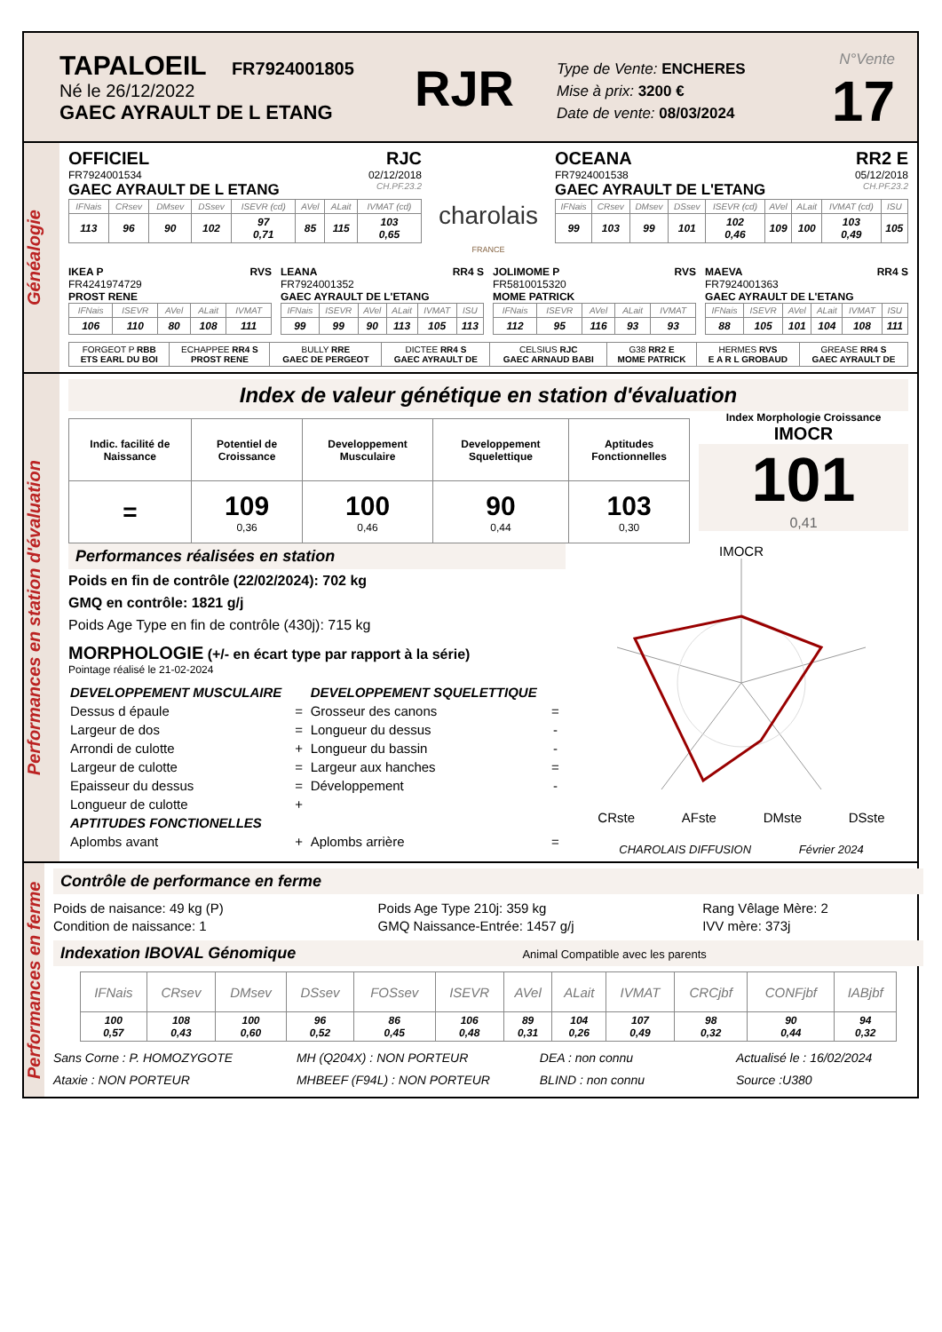TAPALOEIL FR7924001805
Né le 26/12/2022
GAEC AYRAULT DE L ETANG
RJR
Type de Vente: ENCHERES
Mise à prix: 3200 €
Date de vente: 08/03/2024
N°Vente
17
Généalogie
OFFICIEL RJC
FR7924001534 02/12/2018
GAEC AYRAULT DE L ETANG CH.PF.23.2
| IFNais | CRsev | DMsev | DSsev | ISEVR (cd) | AVel | ALait | IVMAT (cd) |
| --- | --- | --- | --- | --- | --- | --- | --- |
| 113 | 96 | 90 | 102 | 97 0,71 | 85 | 115 | 103 0,65 |
charolais
FRANCE
OCEANA RR2 E
FR7924001538 05/12/2018
GAEC AYRAULT DE L'ETANG CH.PF.23.2
| IFNais | CRsev | DMsev | DSsev | ISEVR (cd) | AVel | ALait | IVMAT (cd) | ISU |
| --- | --- | --- | --- | --- | --- | --- | --- | --- |
| 99 | 103 | 99 | 101 | 102 0,46 | 109 | 100 | 103 0,49 | 105 |
IKEA P RVS
FR4241974729
PROST RENE
| IFNais | ISEVR | AVel | ALait | IVMAT |
| --- | --- | --- | --- | --- |
| 106 | 110 | 80 | 108 | 111 |
LEANA RR4 S
FR7924001352
GAEC AYRAULT DE L'ETANG
| IFNais | ISEVR | AVel | ALait | IVMAT | ISU |
| --- | --- | --- | --- | --- | --- |
| 99 | 99 | 90 | 113 | 105 | 113 |
JOLIMOME P RVS
FR5810015320
MOME PATRICK
| IFNais | ISEVR | AVel | ALait | IVMAT |
| --- | --- | --- | --- | --- |
| 112 | 95 | 116 | 93 | 93 |
MAEVA RR4 S
FR7924001363
GAEC AYRAULT DE L'ETANG
| IFNais | ISEVR | AVel | ALait | IVMAT | ISU |
| --- | --- | --- | --- | --- | --- |
| 88 | 105 | 101 | 104 | 108 | 111 |
| FORGEOT P RBB ETS EARL DU BOI | ECHAPPEE RR4 S PROST RENE | BULLY RRE GAEC DE PERGEOT | DICTEE RR4 S GAEC AYRAULT DE | CELSIUS RJC GAEC ARNAUD BABI | G38 RR2 E MOME PATRICK | HERMES RVS E A R L GROBAUD | GREASE RR4 S GAEC AYRAULT DE |
Performances en station d'évaluation
Index de valeur génétique en station d'évaluation
| Indic. facilité de Naissance | Potentiel de Croissance | Developpement Musculaire | Developpement Squelettique | Aptitudes Fonctionnelles |
| = | 109 0,36 | 100 0,46 | 90 0,44 | 103 0,30 |
Index Morphologie Croissance
IMOCR
101
0,41
Performances réalisées en station
Poids en fin de contrôle (22/02/2024): 702 kg
GMQ en contrôle: 1821 g/j
Poids Age Type en fin de contrôle (430j): 715 kg
MORPHOLOGIE (+/- en écart type par rapport à la série)
Pointage réalisé le 21-02-2024
| DEVELOPPEMENT MUSCULAIRE | | DEVELOPPEMENT SQUELETTIQUE | |
| Dessus d épaule | = | Grosseur des canons | = |
| Largeur de dos | = | Longueur du dessus | - |
| Arrondi de culotte | + | Longueur du bassin | - |
| Largeur de culotte | = | Largeur aux hanches | = |
| Epaisseur du dessus | = | Développement | - |
| Longueur de culotte | + | | |
| APTITUDES FONCTIONELLES | | | |
| Aplombs avant | + | Aplombs arrière | = |
IMOCR
CRste AFste DMste DSste
CHAROLAIS DIFFUSION Février 2024
Performances en ferme
Contrôle de performance en ferme
Poids de naisance: 49 kg (P)
Condition de naissance: 1
Poids Age Type 210j: 359 kg
GMQ Naissance-Entrée: 1457 g/j
Rang Vêlage Mère: 2
IVV mère: 373j
Indexation IBOVAL Génomique Animal Compatible avec les parents
| IFNais | CRsev | DMsev | DSsev | FOSsev | ISEVR | AVel | ALait | IVMAT | CRCjbf | CONFjbf | IABjbf |
| --- | --- | --- | --- | --- | --- | --- | --- | --- | --- | --- | --- |
| 100 0,57 | 108 0,43 | 100 0,60 | 96 0,52 | 86 0,45 | 106 0,48 | 89 0,31 | 104 0,26 | 107 0,49 | 98 0,32 | 90 0,44 | 94 0,32 |
Sans Corne : P. HOMOZYGOTE
Ataxie : NON PORTEUR
MH (Q204X) : NON PORTEUR
MHBEEF (F94L) : NON PORTEUR
DEA : non connu
BLIND : non connu
Actualisé le : 16/02/2024
Source :U380